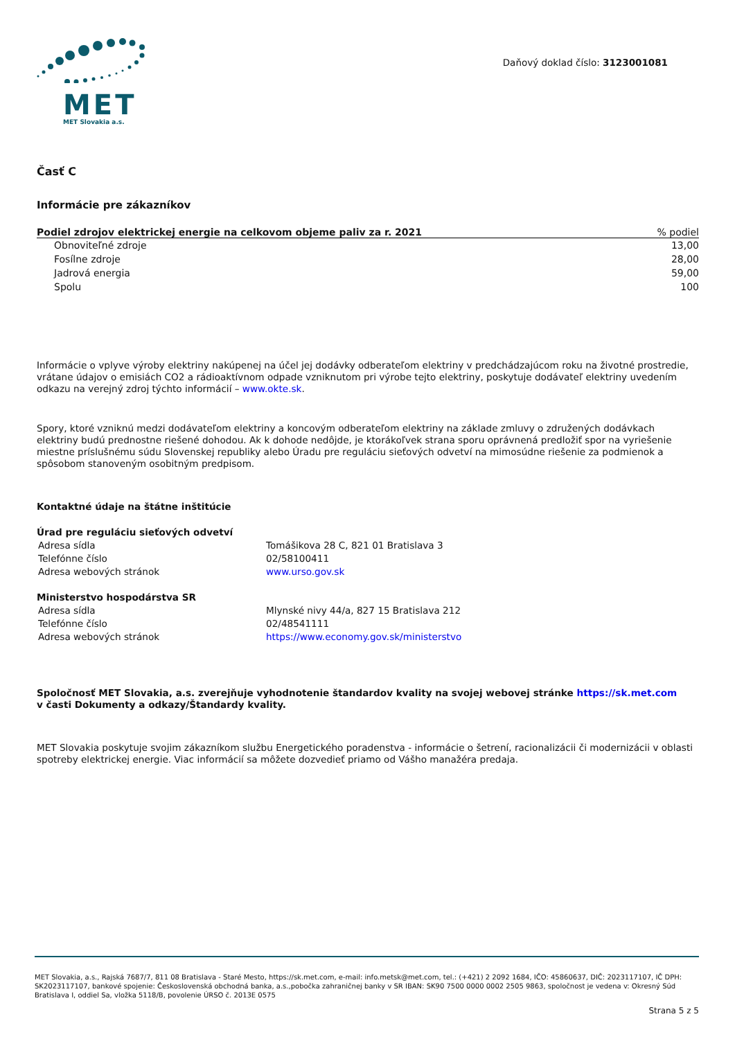MET
MET Slovakia a.s.
Daňový doklad číslo: 3123001081
Časť C
Informácie pre zákazníkov
| Podiel zdrojov elektrickej energie na celkovom objeme paliv za r. 2021 | % podiel |
| --- | --- |
| Obnoviteľné zdroje | 13,00 |
| Fosílne zdroje | 28,00 |
| Jadrová energia | 59,00 |
| Spolu | 100 |
Informácie o vplyve výroby elektriny nakúpenej na účel jej dodávky odberateľom elektriny v predchádzajúcom roku na životné prostredie, vrátane údajov o emisiách CO2 a rádioaktívnom odpade vzniknutom pri výrobe tejto elektriny, poskytuje dodávateľ elektriny uvedením odkazu na verejný zdroj týchto informácií – www.okte.sk.
Spory, ktoré vzniknú medzi dodávateľom elektriny a koncovým odberateľom elektriny na základe zmluvy o združených dodávkach elektriny budú prednostne riešené dohodou. Ak k dohode nedôjde, je ktorákoľvek strana sporu oprávnená predložiť spor na vyriešenie miestne príslušnému súdu Slovenskej republiky alebo Úradu pre reguláciu sieťových odvetví na mimosúdne riešenie za podmienok a spôsobom stanoveným osobitným predpisom.
Kontaktné údaje na štátne inštitúcie
Úrad pre reguláciu sieťových odvetví
| Adresa sídla | Tomášikova 28 C, 821 01 Bratislava 3 |
| Telefónne číslo | 02/58100411 |
| Adresa webových stránok | www.urso.gov.sk |
Ministerstvo hospodárstva SR
| Adresa sídla | Mlynské nivy 44/a, 827 15 Bratislava 212 |
| Telefónne číslo | 02/48541111 |
| Adresa webových stránok | https://www.economy.gov.sk/ministerstvo |
Spoločnosť MET Slovakia, a.s. zverejňuje vyhodnotenie štandardov kvality na svojej webovej stránke https://sk.met.com
v časti Dokumenty a odkazy/Štandardy kvality.
MET Slovakia poskytuje svojim zákazníkom službu Energetického poradenstva - informácie o šetrení, racionalizácii či modernizácii v oblasti spotreby elektrickej energie. Viac informácií sa môžete dozvedieť priamo od Vášho manažéra predaja.
MET Slovakia, a.s., Rajská 7687/7, 811 08 Bratislava - Staré Mesto, https://sk.met.com, e-mail: info.metsk@met.com, tel.: (+421) 2 2092 1684, IČO: 45860637, DIČ: 2023117107, IČ DPH: SK2023117107, bankové spojenie: Československá obchodná banka, a.s.,pobočka zahraničnej banky v SR IBAN: SK90 7500 0000 0002 2505 9863, spoločnost je vedena v: Okresný Súd Bratislava I, oddiel Sa, vložka 5118/B, povolenie ÚRSO č. 2013E 0575
Strana 5 z 5